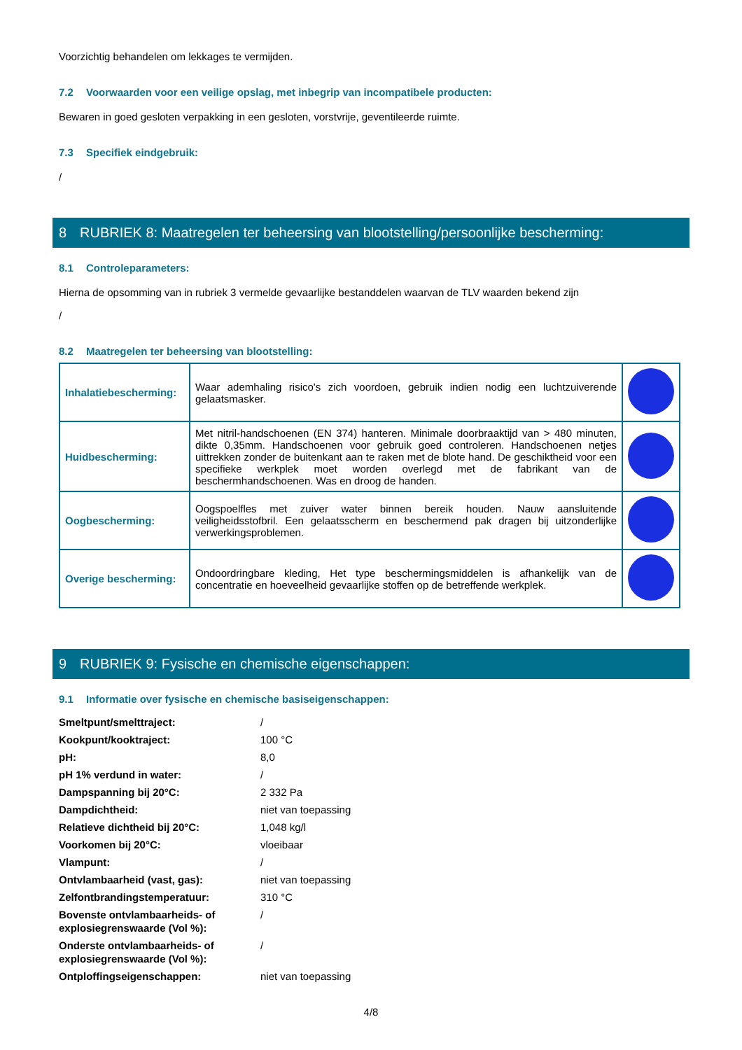Voorzichtig behandelen om lekkages te vermijden.
7.2 Voorwaarden voor een veilige opslag, met inbegrip van incompatibele producten:
Bewaren in goed gesloten verpakking in een gesloten, vorstvrije, geventileerde ruimte.
7.3 Specifiek eindgebruik:
/
8 RUBRIEK 8: Maatregelen ter beheersing van blootstelling/persoonlijke bescherming:
8.1 Controleparameters:
Hierna de opsomming van in rubriek 3 vermelde gevaarlijke bestanddelen waarvan de TLV waarden bekend zijn
/
8.2 Maatregelen ter beheersing van blootstelling:
| Inhalatiebescherming: | Waar ademhaling risico's zich voordoen, gebruik indien nodig een luchtzuiverende gelaatsmasker. | |
| Huidbescherming: | Met nitril-handschoenen (EN 374) hanteren. Minimale doorbraaktijd van > 480 minuten, dikte 0,35mm. Handschoenen voor gebruik goed controleren. Handschoenen netjes uittrekken zonder de buitenkant aan te raken met de blote hand. De geschiktheid voor een specifieke werkplek moet worden overlegd met de fabrikant van de beschermhandschoenen. Was en droog de handen. | |
| Oogbescherming: | Oogspoelfles met zuiver water binnen bereik houden. Nauw aansluitende veiligheidsstofbril. Een gelaatsscherm en beschermend pak dragen bij uitzonderlijke verwerkingsproblemen. | |
| Overige bescherming: | Ondoordringbare kleding, Het type beschermingsmiddelen is afhankelijk van de concentratie en hoeveelheid gevaarlijke stoffen op de betreffende werkplek. | |
9 RUBRIEK 9: Fysische en chemische eigenschappen:
9.1 Informatie over fysische en chemische basiseigenschappen:
| Smeltpunt/smelttraject: | / |
| Kookpunt/kooktraject: | 100 °C |
| pH: | 8,0 |
| pH 1% verdund in water: | / |
| Dampspanning bij 20°C: | 2 332 Pa |
| Dampdichtheid: | niet van toepassing |
| Relatieve dichtheid bij 20°C: | 1,048 kg/l |
| Voorkomen bij 20°C: | vloeibaar |
| Vlampunt: | / |
| Ontvlambaarheid (vast, gas): | niet van toepassing |
| Zelfontbrandingstemperatuur: | 310 °C |
| Bovenste ontvlambaarheids- of explosiegrenswaarde (Vol %): | / |
| Onderste ontvlambaarheids- of explosiegrenswaarde (Vol %): | / |
| Ontploffingseigenschappen: | niet van toepassing |
4/8